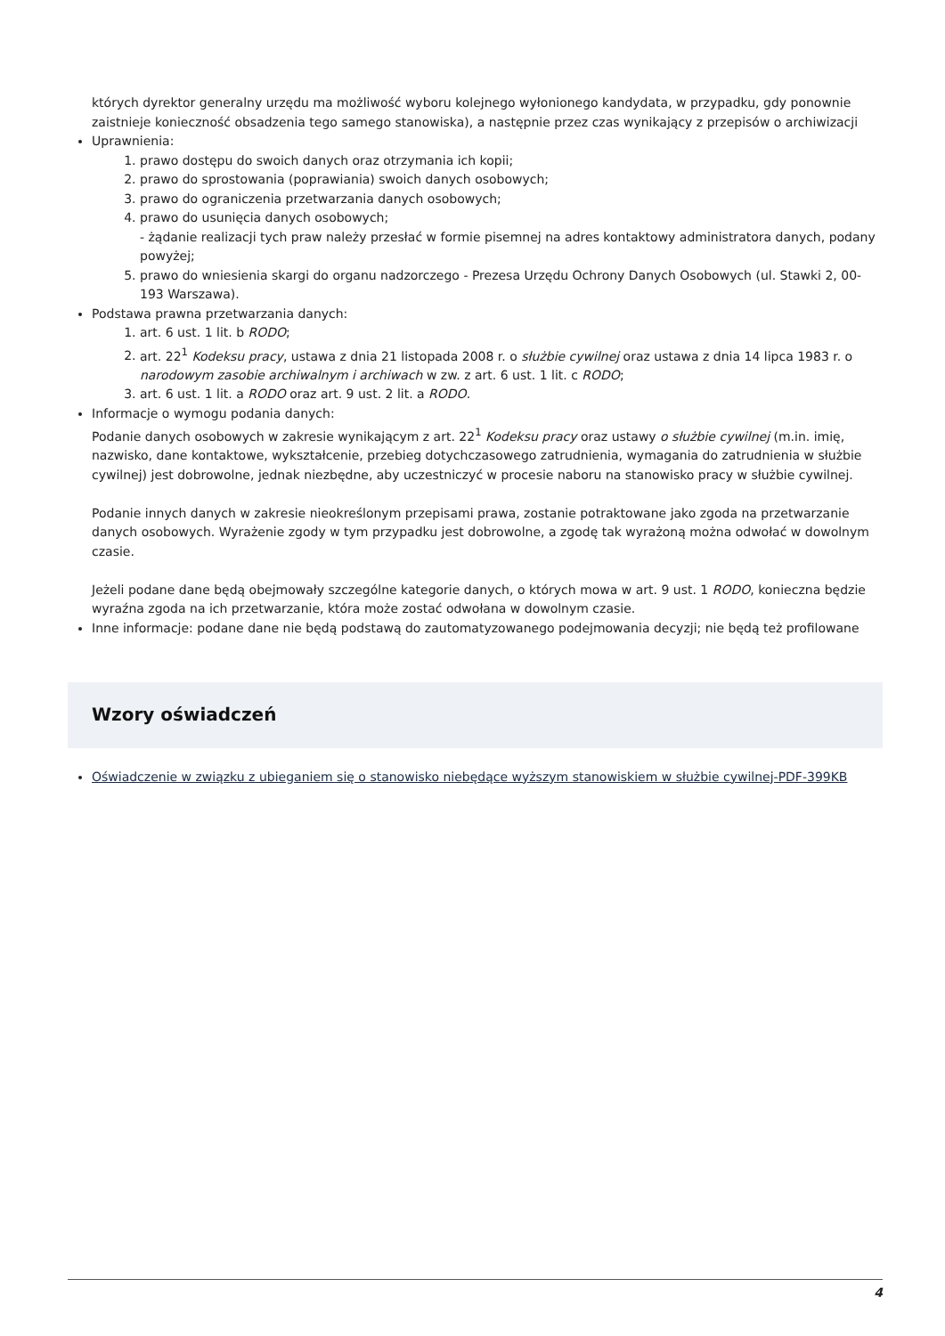których dyrektor generalny urzędu ma możliwość wyboru kolejnego wyłonionego kandydata, w przypadku, gdy ponownie zaistnieje konieczność obsadzenia tego samego stanowiska), a następnie przez czas wynikający z przepisów o archiwizacji
Uprawnienia:
1. prawo dostępu do swoich danych oraz otrzymania ich kopii;
2. prawo do sprostowania (poprawiania) swoich danych osobowych;
3. prawo do ograniczenia przetwarzania danych osobowych;
4. prawo do usunięcia danych osobowych;
- żądanie realizacji tych praw należy przesłać w formie pisemnej na adres kontaktowy administratora danych, podany powyżej;
5. prawo do wniesienia skargi do organu nadzorczego - Prezesa Urzędu Ochrony Danych Osobowych (ul. Stawki 2, 00-193 Warszawa).
Podstawa prawna przetwarzania danych:
1. art. 6 ust. 1 lit. b RODO;
2. art. 22<sup>1</sup> Kodeksu pracy, ustawa z dnia 21 listopada 2008 r. o służbie cywilnej oraz ustawa z dnia 14 lipca 1983 r. o narodowym zasobie archiwalnym i archiwach w zw. z art. 6 ust. 1 lit. c RODO;
3. art. 6 ust. 1 lit. a RODO oraz art. 9 ust. 2 lit. a RODO.
Informacje o wymogu podania danych:
Podanie danych osobowych w zakresie wynikającym z art. 22<sup>1</sup> Kodeksu pracy oraz ustawy o służbie cywilnej (m.in. imię, nazwisko, dane kontaktowe, wykształcenie, przebieg dotychczasowego zatrudnienia, wymagania do zatrudnienia w służbie cywilnej) jest dobrowolne, jednak niezbędne, aby uczestniczyć w procesie naboru na stanowisko pracy w służbie cywilnej.
Podanie innych danych w zakresie nieokreślonym przepisami prawa, zostanie potraktowane jako zgoda na przetwarzanie danych osobowych. Wyrażenie zgody w tym przypadku jest dobrowolne, a zgodę tak wyrażoną można odwołać w dowolnym czasie.
Jeżeli podane dane będą obejmowały szczególne kategorie danych, o których mowa w art. 9 ust. 1 RODO, konieczna będzie wyraźna zgoda na ich przetwarzanie, która może zostać odwołana w dowolnym czasie.
Inne informacje: podane dane nie będą podstawą do zautomatyzowanego podejmowania decyzji; nie będą też profilowane
Wzory oświadczeń
Oświadczenie w związku z ubieganiem się o stanowisko niebędące wyższym stanowiskiem w służbie cywilnej-PDF-399KB
4